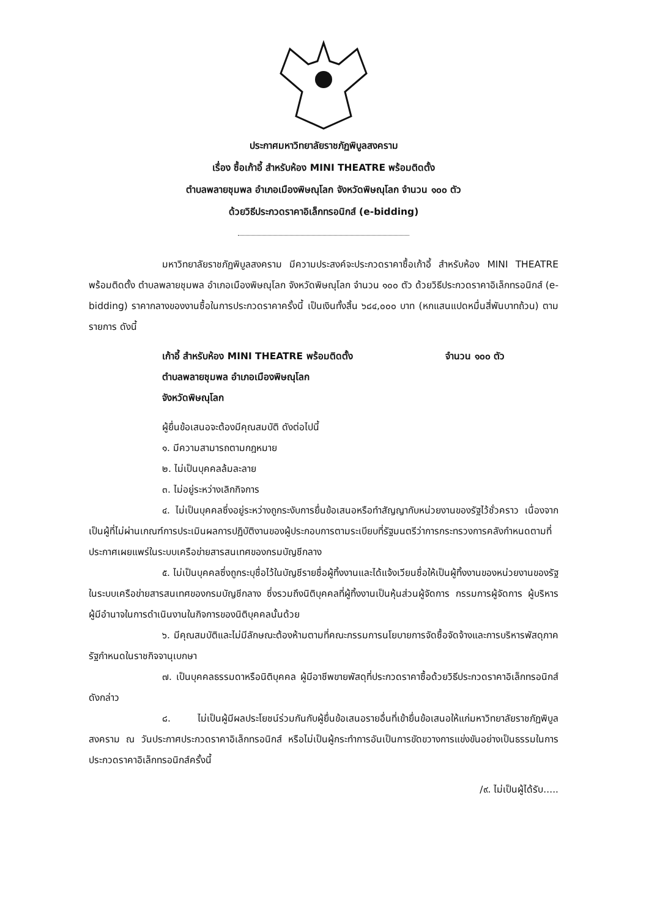ประกาศมหาวิทยาลัยราชภัฏพิบูลสงคราม
เรื่อง ซื้อเก้าอี้ สำหรับห้อง MINI THEATRE พร้อมติดตั้ง
ตำบลพลายชุมพล อำเภอเมืองพิษณุโลก จังหวัดพิษณุโลก จำนวน ๑๐๐ ตัว
ด้วยวิธีประกวดราคาอิเล็กทรอนิกส์ (e-bidding)
มหาวิทยาลัยราชภัฏพิบูลสงคราม มีความประสงค์จะประกวดราคาซื้อเก้าอี้ สำหรับห้อง MINI THEATRE พร้อมติดตั้ง ตำบลพลายชุมพล อำเภอเมืองพิษณุโลก จังหวัดพิษณุโลก จำนวน ๑๐๐ ตัว ด้วยวิธีประกวดราคาอิเล็กทรอนิกส์ (e-bidding) ราคากลางของงานซื้อในการประกวดราคาครั้งนี้ เป็นเงินทั้งสิ้น ๖๘๔,๐๐๐ บาท (หกแสนแปดหมื่นสี่พันบาทถ้วน) ตามรายการ ดังนี้
เก้าอี้ สำหรับห้อง MINI THEATRE พร้อมติดตั้ง จำนวน ๑๐๐ ตัว
ตำบลพลายชุมพล อำเภอเมืองพิษณุโลก
จังหวัดพิษณุโลก
ผู้ยื่นข้อเสนอจะต้องมีคุณสมบัติ ดังต่อไปนี้
๑. มีความสามารถตามกฎหมาย
๒. ไม่เป็นบุคคลล้มละลาย
๓. ไม่อยู่ระหว่างเลิกกิจการ
๔. ไม่เป็นบุคคลซึ่งอยู่ระหว่างถูกระงับการยื่นข้อเสนอหรือทำสัญญากับหน่วยงานของรัฐไว้ชั่วคราว เนื่องจากเป็นผู้ที่ไม่ผ่านเกณฑ์การประเมินผลการปฏิบัติงานของผู้ประกอบการตามระเบียบที่รัฐมนตรีว่าการกระทรวงการคลังกำหนดตามที่ประกาศเผยแพร่ในระบบเครือข่ายสารสนเทศของกรมบัญชีกลาง
๕. ไม่เป็นบุคคลซึ่งถูกระบุชื่อไว้ในบัญชีรายชื่อผู้ทิ้งงานและได้แจ้งเวียนชื่อให้เป็นผู้ทิ้งงานของหน่วยงานของรัฐในระบบเครือข่ายสารสนเทศของกรมบัญชีกลาง ซึ่งรวมถึงนิติบุคคลที่ผู้ทิ้งงานเป็นหุ้นส่วนผู้จัดการ กรรมการผู้จัดการ ผู้บริหาร ผู้มีอำนาจในการดำเนินงานในกิจการของนิติบุคคลนั้นด้วย
๖. มีคุณสมบัติและไม่มีลักษณะต้องห้ามตามที่คณะกรรมการนโยบายการจัดซื้อจัดจ้างและการบริหารพัสดุภาครัฐกำหนดในราชกิจจานุเบกษา
๗. เป็นบุคคลธรรมดาหรือนิติบุคคล ผู้มีอาชีพขายพัสดุที่ประกวดราคาซื้อด้วยวิธีประกวดราคาอิเล็กทรอนิกส์ดังกล่าว
๘. ไม่เป็นผู้มีผลประโยชน์ร่วมกันกับผู้ยื่นข้อเสนอรายอื่นที่เข้ายื่นข้อเสนอให้แก่มหาวิทยาลัยราชภัฏพิบูลสงคราม ณ วันประกาศประกวดราคาอิเล็กทรอนิกส์ หรือไม่เป็นผู้กระทำการอันเป็นการขัดขวางการแข่งขันอย่างเป็นธรรมในการประกวดราคาอิเล็กทรอนิกส์ครั้งนี้
/๙. ไม่เป็นผู้ได้รับ.....